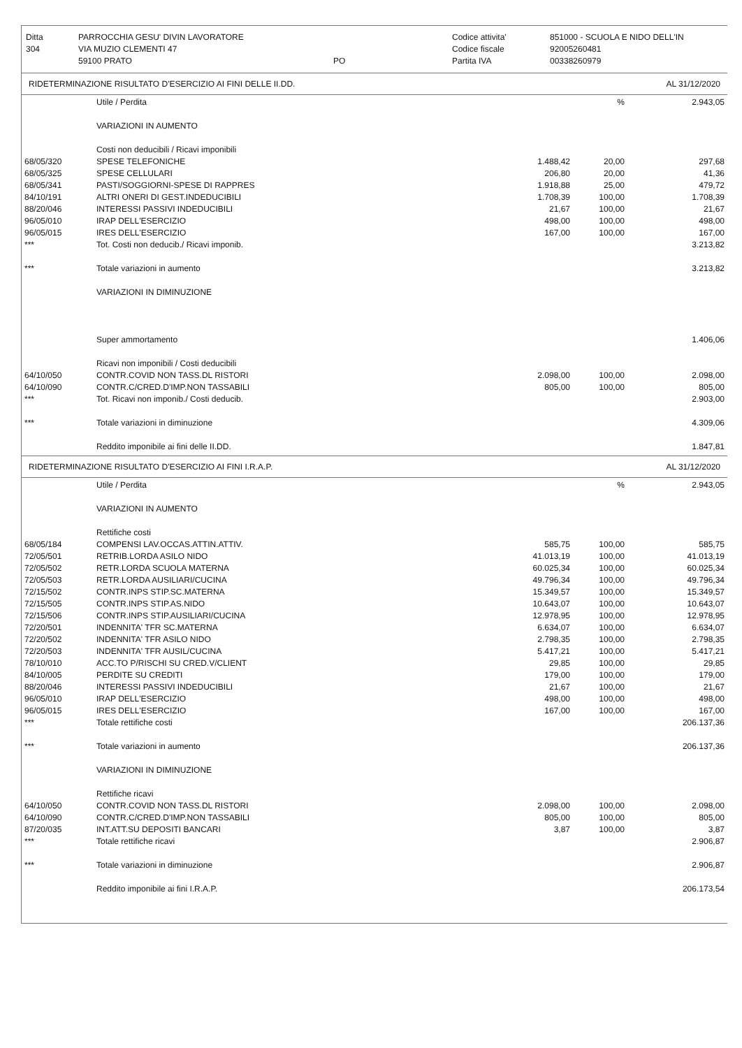Ditta
304
PARROCCHIA GESU' DIVIN LAVORATORE
VIA MUZIO CLEMENTI 47
59100 PRATO
PO Codice attivita'
Codice fiscale
Partita IVA
851000 - SCUOLA E NIDO DELL'IN
92005260481
00338260979
RIDETERMINAZIONE RISULTATO D'ESERCIZIO AI FINI DELLE II.DD. AL 31/12/2020
| | Utile / Perdita | | % | 2.943,05 |
| | VARIAZIONI IN AUMENTO | | | |
| | Costi non deducibili / Ricavi imponibili | | | |
| 68/05/320 | SPESE TELEFONICHE | 1.488,42 | 20,00 | 297,68 |
| 68/05/325 | SPESE CELLULARI | 206,80 | 20,00 | 41,36 |
| 68/05/341 | PASTI/SOGGIORNI-SPESE DI RAPPRES | 1.918,88 | 25,00 | 479,72 |
| 84/10/191 | ALTRI ONERI DI GEST.INDEDUCIBILI | 1.708,39 | 100,00 | 1.708,39 |
| 88/20/046 | INTERESSI PASSIVI INDEDUCIBILI | 21,67 | 100,00 | 21,67 |
| 96/05/010 | IRAP DELL'ESERCIZIO | 498,00 | 100,00 | 498,00 |
| 96/05/015 | IRES DELL'ESERCIZIO | 167,00 | 100,00 | 167,00 |
| *** | Tot. Costi non deducib./ Ricavi imponib. | | | 3.213,82 |
| *** | Totale variazioni in aumento | | | 3.213,82 |
| | VARIAZIONI IN DIMINUZIONE | | | |
| | Super ammortamento | | | 1.406,06 |
| | Ricavi non imponibili / Costi deducibili | | | |
| 64/10/050 | CONTR.COVID NON TASS.DL RISTORI | 2.098,00 | 100,00 | 2.098,00 |
| 64/10/090 | CONTR.C/CRED.D'IMP.NON TASSABILI | 805,00 | 100,00 | 805,00 |
| *** | Tot. Ricavi non imponib./ Costi deducib. | | | 2.903,00 |
| *** | Totale variazioni in diminuzione | | | 4.309,06 |
| | Reddito imponibile ai fini delle II.DD. | | | 1.847,81 |
RIDETERMINAZIONE RISULTATO D'ESERCIZIO AI FINI I.R.A.P. AL 31/12/2020
| | Utile / Perdita | | % | 2.943,05 |
| | VARIAZIONI IN AUMENTO | | | |
| | Rettifiche costi | | | |
| 68/05/184 | COMPENSI LAV.OCCAS.ATTIN.ATTIV. | 585,75 | 100,00 | 585,75 |
| 72/05/501 | RETRIB.LORDA ASILO NIDO | 41.013,19 | 100,00 | 41.013,19 |
| 72/05/502 | RETR.LORDA SCUOLA MATERNA | 60.025,34 | 100,00 | 60.025,34 |
| 72/05/503 | RETR.LORDA AUSILIARI/CUCINA | 49.796,34 | 100,00 | 49.796,34 |
| 72/15/502 | CONTR.INPS STIP.SC.MATERNA | 15.349,57 | 100,00 | 15.349,57 |
| 72/15/505 | CONTR.INPS STIP.AS.NIDO | 10.643,07 | 100,00 | 10.643,07 |
| 72/15/506 | CONTR.INPS STIP.AUSILIARI/CUCINA | 12.978,95 | 100,00 | 12.978,95 |
| 72/20/501 | INDENNITA' TFR SC.MATERNA | 6.634,07 | 100,00 | 6.634,07 |
| 72/20/502 | INDENNITA' TFR ASILO NIDO | 2.798,35 | 100,00 | 2.798,35 |
| 72/20/503 | INDENNITA' TFR AUSIL/CUCINA | 5.417,21 | 100,00 | 5.417,21 |
| 78/10/010 | ACC.TO P/RISCHI SU CRED.V/CLIENT | 29,85 | 100,00 | 29,85 |
| 84/10/005 | PERDITE SU CREDITI | 179,00 | 100,00 | 179,00 |
| 88/20/046 | INTERESSI PASSIVI INDEDUCIBILI | 21,67 | 100,00 | 21,67 |
| 96/05/010 | IRAP DELL'ESERCIZIO | 498,00 | 100,00 | 498,00 |
| 96/05/015 | IRES DELL'ESERCIZIO | 167,00 | 100,00 | 167,00 |
| *** | Totale rettifiche costi | | | 206.137,36 |
| *** | Totale variazioni in aumento | | | 206.137,36 |
| | VARIAZIONI IN DIMINUZIONE | | | |
| | Rettifiche ricavi | | | |
| 64/10/050 | CONTR.COVID NON TASS.DL RISTORI | 2.098,00 | 100,00 | 2.098,00 |
| 64/10/090 | CONTR.C/CRED.D'IMP.NON TASSABILI | 805,00 | 100,00 | 805,00 |
| 87/20/035 | INT.ATT.SU DEPOSITI BANCARI | 3,87 | 100,00 | 3,87 |
| *** | Totale rettifiche ricavi | | | 2.906,87 |
| *** | Totale variazioni in diminuzione | | | 2.906,87 |
| | Reddito imponibile ai fini I.R.A.P. | | | 206.173,54 |